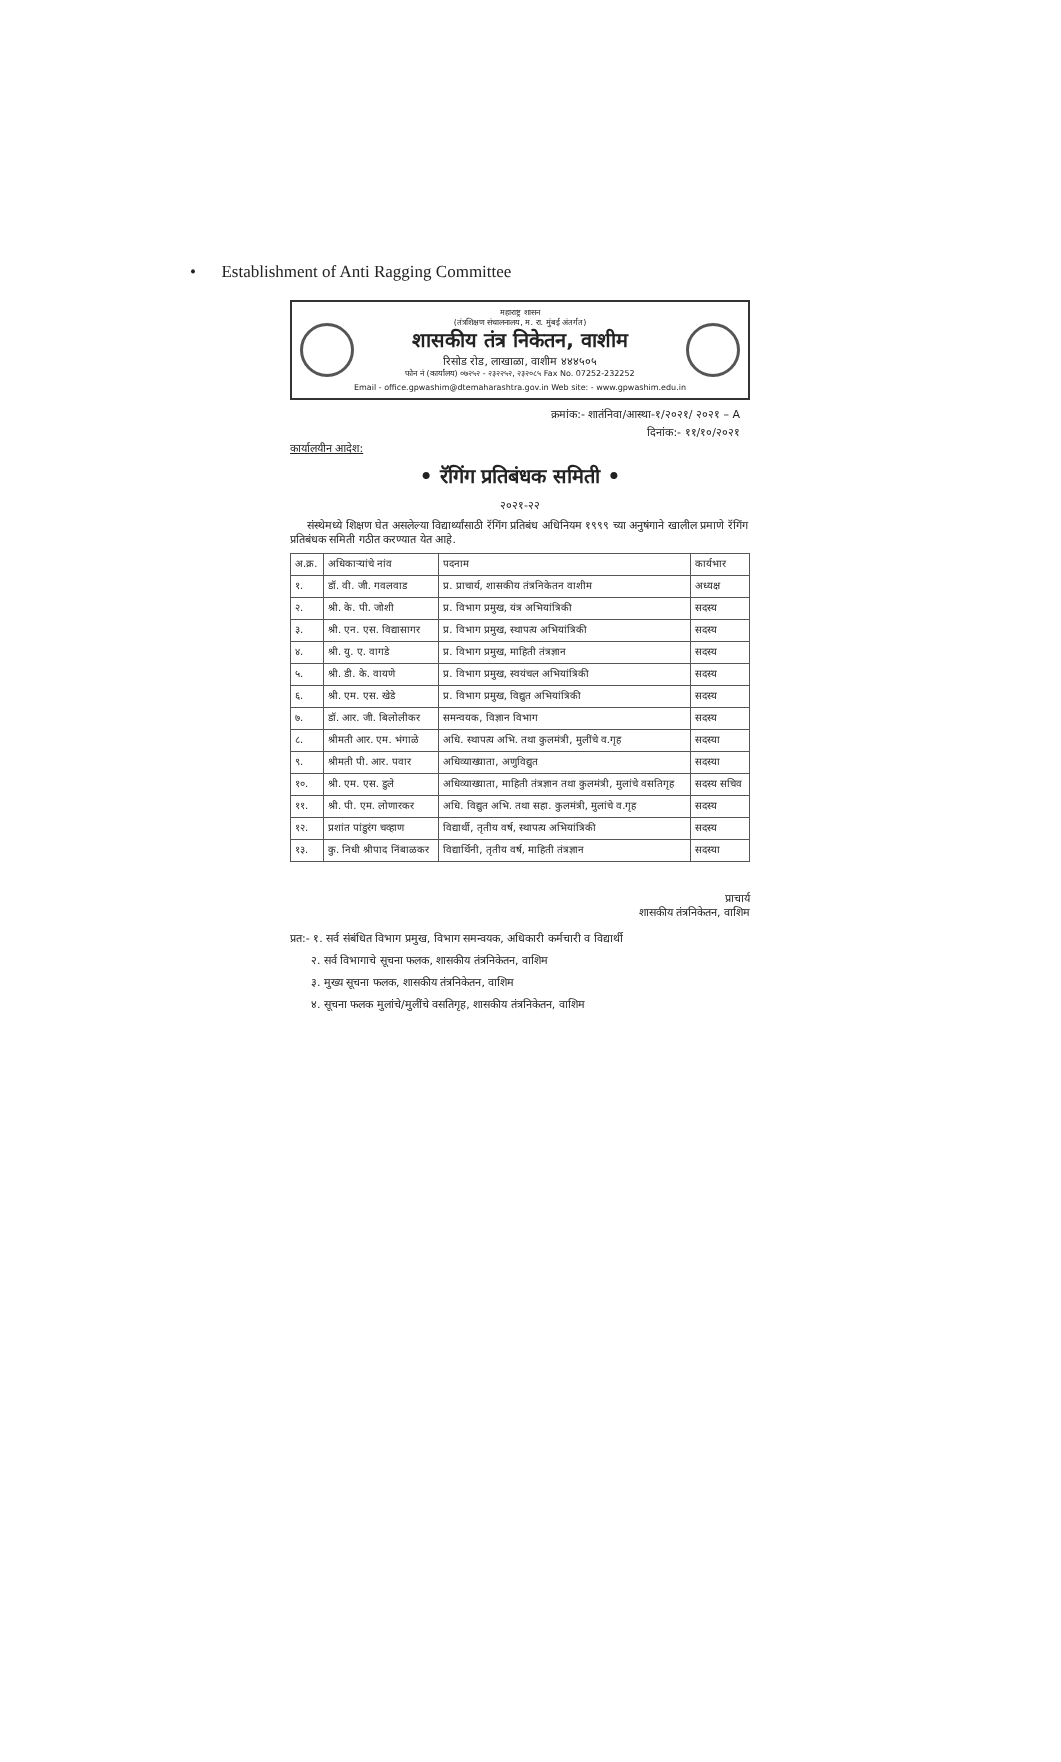• Establishment of Anti Ragging Committee
महाराष्ट्र शासन
(तंत्रशिक्षण संचालनालय, म. रा. मुंबई अंतर्गत)
शासकीय तंत्र निकेतन, वाशीम
रिसोड रोड, लाखाळा, वाशीम ४४४५०५
फोन नं (कार्यालय) ०७२५२ - २३२२५२, २३२०८५ Fax No. 07252-232252
Email - office.gpwashim@dtemaharashtra.gov.in Web site: - www.gpwashim.edu.in
क्रमांक:- शातंनिवा/आस्था-१/२०२१/ २०२१ – A
दिनांक:- ११/१०/२०२१
कार्यालयीन आदेश:
• रॅगिंग प्रतिबंधक समिती •
२०२१-२२
संस्थेमध्ये शिक्षण घेत असलेल्या विद्यार्थ्यांसाठी रॅगिंग प्रतिबंध अधिनियम १९९९ च्या अनुषंगाने खालील प्रमाणे रॅगिंग प्रतिबंधक समिती गठीत करण्यात येत आहे.
| अ.क्र. | अधिकाऱ्यांचे नांव | पदनाम | कार्यभार |
| --- | --- | --- | --- |
| १. | डॉ. वी. जी. गवलवाड | प्र. प्राचार्य, शासकीय तंत्रनिकेतन वाशीम | अध्यक्ष |
| २. | श्री. के. पी. जोशी | प्र. विभाग प्रमुख, यंत्र अभियांत्रिकी | सदस्य |
| ३. | श्री. एन. एस. विद्यासागर | प्र. विभाग प्रमुख, स्थापत्य अभियांत्रिकी | सदस्य |
| ४. | श्री. यु. ए. वागडे | प्र. विभाग प्रमुख, माहिती तंत्रज्ञान | सदस्य |
| ५. | श्री. डी. के. वायणे | प्र. विभाग प्रमुख, स्वयंचल अभियांत्रिकी | सदस्य |
| ६. | श्री. एम. एस. खेडे | प्र. विभाग प्रमुख, विद्युत अभियांत्रिकी | सदस्य |
| ७. | डॉ. आर. जी. बिलोलीकर | समन्वयक, विज्ञान विभाग | सदस्य |
| ८. | श्रीमती आर. एम. भंगाळे | अधि. स्थापत्य अभि. तथा कुलमंत्री, मुलींचे व.गृह | सदस्या |
| ९. | श्रीमती पी. आर. पवार | अधिव्याख्याता, अणुविद्युत | सदस्या |
| १०. | श्री. एम. एस. डुले | अधिव्याख्याता, माहिती तंत्रज्ञान तथा कुलमंत्री, मुलांचे वसतिगृह | सदस्य सचिव |
| ११. | श्री. पी. एम. लोणारकर | अधि. विद्युत अभि. तथा सहा. कुलमंत्री, मुलांचे व.गृह | सदस्य |
| १२. | प्रशांत पांडुरंग चव्हाण | विद्यार्थी, तृतीय वर्ष, स्थापत्य अभियांत्रिकी | सदस्य |
| १३. | कु. निधी श्रीपाद निंबाळकर | विद्यार्थिनी, तृतीय वर्ष, माहिती तंत्रज्ञान | सदस्या |
प्राचार्य
शासकीय तंत्रनिकेतन, वाशिम
प्रत:- १. सर्व संबंधित विभाग प्रमुख, विभाग समन्वयक, अधिकारी कर्मचारी व विद्यार्थी
२. सर्व विभागाचे सूचना फलक, शासकीय तंत्रनिकेतन, वाशिम
३. मुख्य सूचना फलक, शासकीय तंत्रनिकेतन, वाशिम
४. सूचना फलक मुलांचे/मुलींचे वसतिगृह, शासकीय तंत्रनिकेतन, वाशिम